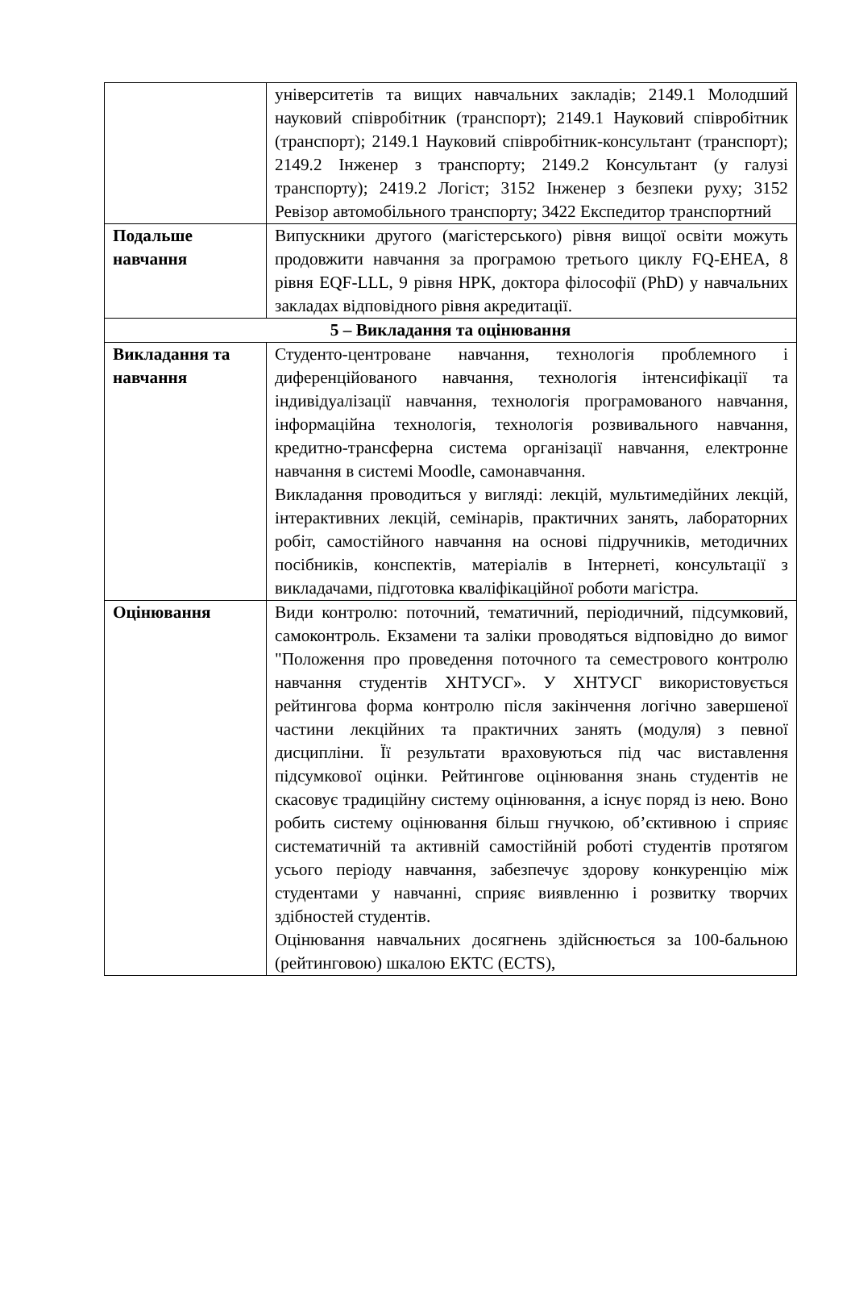| | університетів та вищих навчальних закладів; 2149.1 Молодший науковий співробітник (транспорт); 2149.1 Науковий співробітник (транспорт); 2149.1 Науковий співробітник-консультант (транспорт); 2149.2 Інженер з транспорту; 2149.2 Консультант (у галузі транспорту); 2419.2 Логіст; 3152 Інженер з безпеки руху; 3152 Ревізор автомобільного транспорту; 3422 Експедитор транспортний |
| Подальше навчання | Випускники другого (магістерського) рівня вищої освіти можуть продовжити навчання за програмою третього циклу FQ-EHEA, 8 рівня EQF-LLL, 9 рівня НРК, доктора філософії (PhD) у навчальних закладах відповідного рівня акредитації. |
| 5 – Викладання та оцінювання | |
| Викладання та навчання | Студенто-центроване навчання, технологія проблемного і диференційованого навчання, технологія інтенсифікації та індивідуалізації навчання, технологія програмованого навчання, інформаційна технологія, технологія розвивального навчання, кредитно-трансферна система організації навчання, електронне навчання в системі Moodle, самонавчання. Викладання проводиться у вигляді: лекцій, мультимедійних лекцій, інтерактивних лекцій, семінарів, практичних занять, лабораторних робіт, самостійного навчання на основі підручників, методичних посібників, конспектів, матеріалів в Інтернеті, консультації з викладачами, підготовка кваліфікаційної роботи магістра. |
| Оцінювання | Види контролю: поточний, тематичний, періодичний, підсумковий, самоконтроль. Екзамени та заліки проводяться відповідно до вимог "Положення про проведення поточного та семестрового контролю навчання студентів ХНТУСГ». У ХНТУСГ використовується рейтингова форма контролю після закінчення логічно завершеної частини лекційних та практичних занять (модуля) з певної дисципліни. Її результати враховуються під час виставлення підсумкової оцінки. Рейтингове оцінювання знань студентів не скасовує традиційну систему оцінювання, а існує поряд із нею. Воно робить систему оцінювання більш гнучкою, об’єктивною і сприяє систематичній та активній самостійній роботі студентів протягом усього періоду навчання, забезпечує здорову конкуренцію між студентами у навчанні, сприяє виявленню і розвитку творчих здібностей студентів. Оцінювання навчальних досягнень здійснюється за 100-бальною (рейтинговою) шкалою ЕКТС (ECTS), |